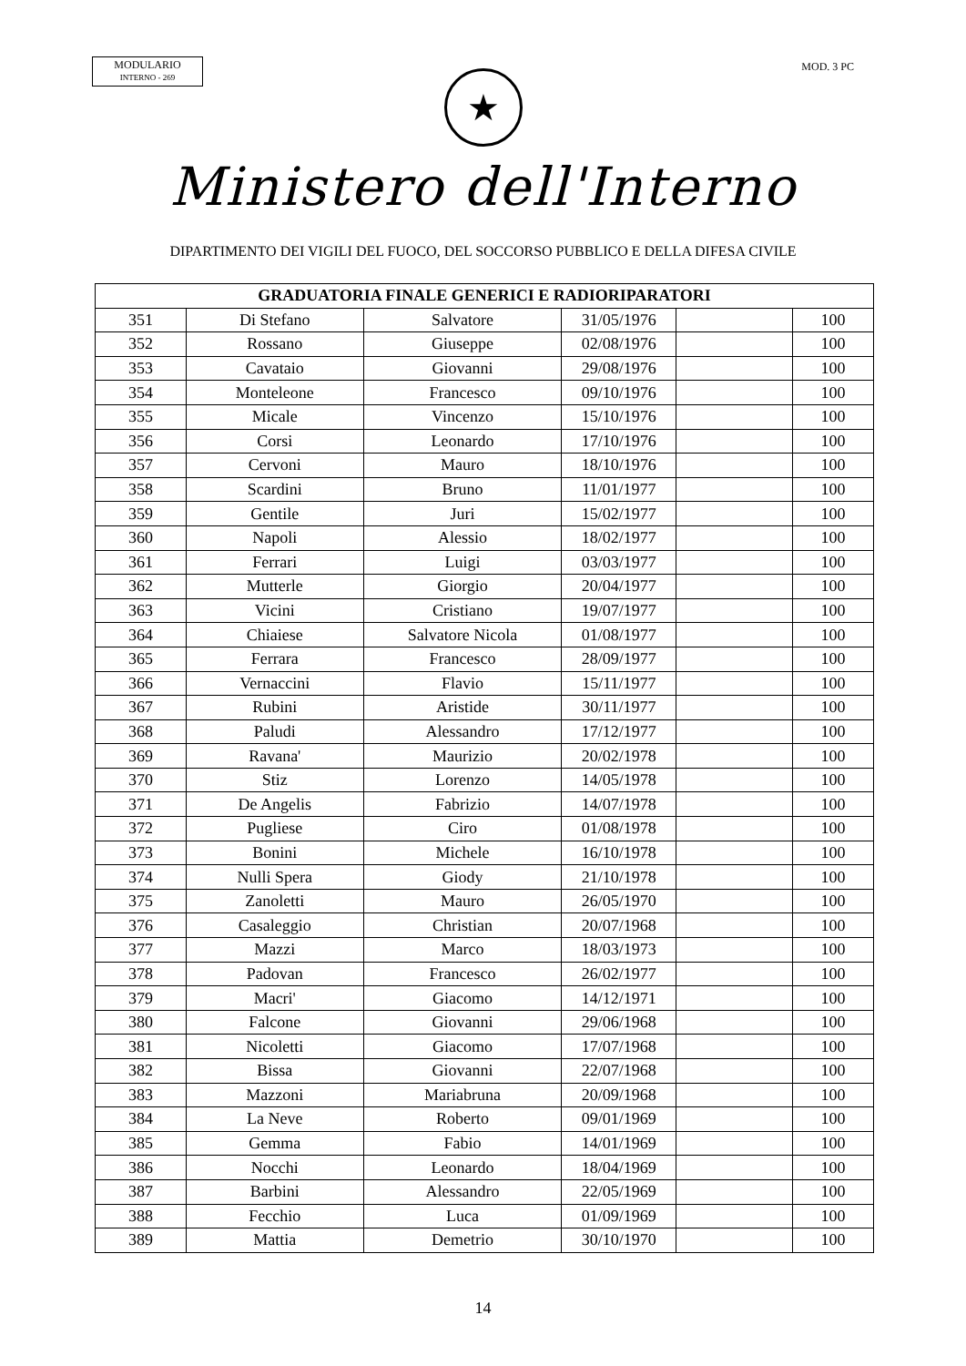MODULARIO
INTERNO - 269
MOD. 3 PC
★
Ministero dell'Interno
DIPARTIMENTO DEI VIGILI DEL FUOCO, DEL SOCCORSO PUBBLICO E DELLA DIFESA CIVILE
| GRADUATORIA FINALE GENERICI E RADIORIPARATORI | | | | | |
| --- | --- | --- | --- | --- | --- |
| 351 | Di Stefano | Salvatore | 31/05/1976 | | 100 |
| 352 | Rossano | Giuseppe | 02/08/1976 | | 100 |
| 353 | Cavataio | Giovanni | 29/08/1976 | | 100 |
| 354 | Monteleone | Francesco | 09/10/1976 | | 100 |
| 355 | Micale | Vincenzo | 15/10/1976 | | 100 |
| 356 | Corsi | Leonardo | 17/10/1976 | | 100 |
| 357 | Cervoni | Mauro | 18/10/1976 | | 100 |
| 358 | Scardini | Bruno | 11/01/1977 | | 100 |
| 359 | Gentile | Juri | 15/02/1977 | | 100 |
| 360 | Napoli | Alessio | 18/02/1977 | | 100 |
| 361 | Ferrari | Luigi | 03/03/1977 | | 100 |
| 362 | Mutterle | Giorgio | 20/04/1977 | | 100 |
| 363 | Vicini | Cristiano | 19/07/1977 | | 100 |
| 364 | Chiaiese | Salvatore Nicola | 01/08/1977 | | 100 |
| 365 | Ferrara | Francesco | 28/09/1977 | | 100 |
| 366 | Vernaccini | Flavio | 15/11/1977 | | 100 |
| 367 | Rubini | Aristide | 30/11/1977 | | 100 |
| 368 | Paludi | Alessandro | 17/12/1977 | | 100 |
| 369 | Ravana' | Maurizio | 20/02/1978 | | 100 |
| 370 | Stiz | Lorenzo | 14/05/1978 | | 100 |
| 371 | De Angelis | Fabrizio | 14/07/1978 | | 100 |
| 372 | Pugliese | Ciro | 01/08/1978 | | 100 |
| 373 | Bonini | Michele | 16/10/1978 | | 100 |
| 374 | Nulli Spera | Giody | 21/10/1978 | | 100 |
| 375 | Zanoletti | Mauro | 26/05/1970 | | 100 |
| 376 | Casaleggio | Christian | 20/07/1968 | | 100 |
| 377 | Mazzi | Marco | 18/03/1973 | | 100 |
| 378 | Padovan | Francesco | 26/02/1977 | | 100 |
| 379 | Macri' | Giacomo | 14/12/1971 | | 100 |
| 380 | Falcone | Giovanni | 29/06/1968 | | 100 |
| 381 | Nicoletti | Giacomo | 17/07/1968 | | 100 |
| 382 | Bissa | Giovanni | 22/07/1968 | | 100 |
| 383 | Mazzoni | Mariabruna | 20/09/1968 | | 100 |
| 384 | La Neve | Roberto | 09/01/1969 | | 100 |
| 385 | Gemma | Fabio | 14/01/1969 | | 100 |
| 386 | Nocchi | Leonardo | 18/04/1969 | | 100 |
| 387 | Barbini | Alessandro | 22/05/1969 | | 100 |
| 388 | Fecchio | Luca | 01/09/1969 | | 100 |
| 389 | Mattia | Demetrio | 30/10/1970 | | 100 |
14